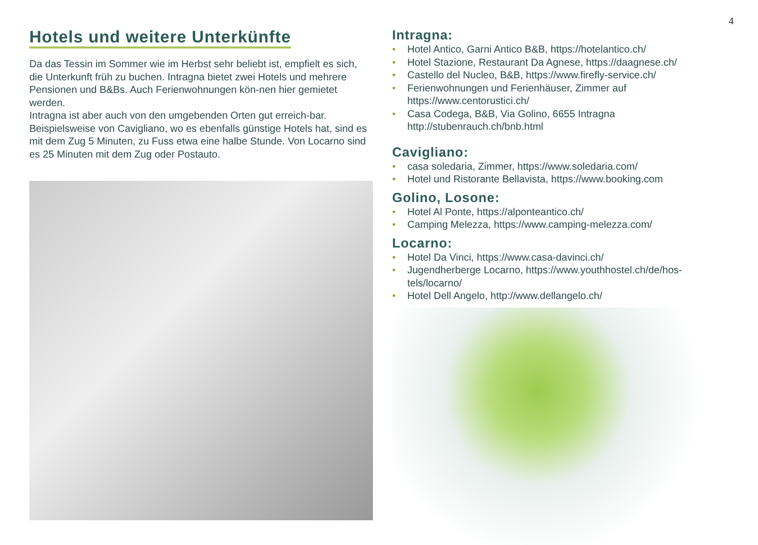4
Hotels und weitere Unterkünfte
Da das Tessin im Sommer wie im Herbst sehr beliebt ist, empfielt es sich, die Unterkunft früh zu buchen. Intragna bietet zwei Hotels und mehrere Pensionen und B&Bs. Auch Ferienwohnungen kön-nen hier gemietet werden.
Intragna ist aber auch von den umgebenden Orten gut erreich-bar. Beispielsweise von Cavigliano, wo es ebenfalls günstige Hotels hat, sind es mit dem Zug 5 Minuten, zu Fuss etwa eine halbe Stunde. Von Locarno sind es 25 Minuten mit dem Zug oder Postauto.
Intragna:
• Hotel Antico, Garni Antico B&B, https://hotelantico.ch/
• Hotel Stazione, Restaurant Da Agnese, https://daagnese.ch/
• Castello del Nucleo, B&B, https://www.firefly-service.ch/
• Ferienwohnungen und Ferienhäuser, Zimmer auf https://www.centorustici.ch/
• Casa Codega, B&B, Via Golino, 6655 Intragna http://stubenrauch.ch/bnb.html
Cavigliano:
• casa soledaria, Zimmer, https://www.soledaria.com/
• Hotel und Ristorante Bellavista, https://www.booking.com
Golino, Losone:
• Hotel Al Ponte, https://alponteantico.ch/
• Camping Melezza, https://www.camping-melezza.com/
Locarno:
• Hotel Da Vinci, https://www.casa-davinci.ch/
• Jugendherberge Locarno, https://www.youthhostel.ch/de/hos-tels/locarno/
• Hotel Dell Angelo, http://www.dellangelo.ch/